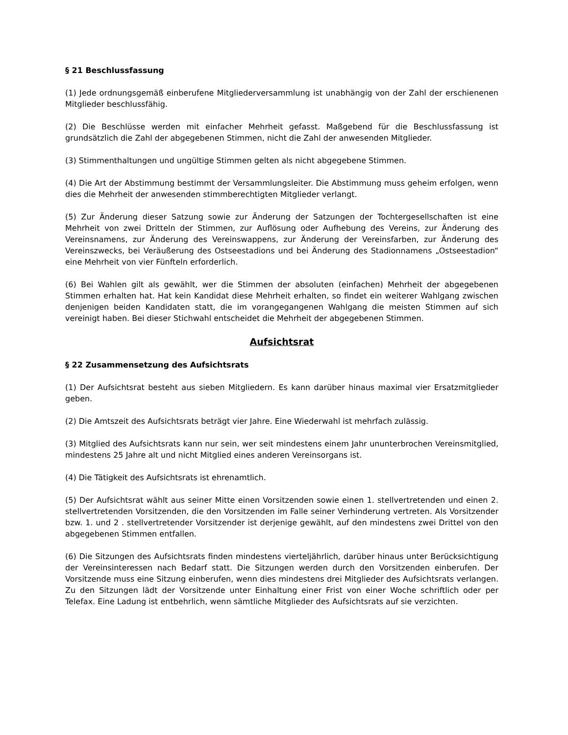§ 21 Beschlussfassung
(1) Jede ordnungsgemäß einberufene Mitgliederversammlung ist unabhängig von der Zahl der erschienenen Mitglieder beschlussfähig.
(2) Die Beschlüsse werden mit einfacher Mehrheit gefasst. Maßgebend für die Beschlussfassung ist grundsätzlich die Zahl der abgegebenen Stimmen, nicht die Zahl der anwesenden Mitglieder.
(3) Stimmenthaltungen und ungültige Stimmen gelten als nicht abgegebene Stimmen.
(4) Die Art der Abstimmung bestimmt der Versammlungsleiter. Die Abstimmung muss geheim erfolgen, wenn dies die Mehrheit der anwesenden stimmberechtigten Mitglieder verlangt.
(5) Zur Änderung dieser Satzung sowie zur Änderung der Satzungen der Tochtergesellschaften ist eine Mehrheit von zwei Dritteln der Stimmen, zur Auflösung oder Aufhebung des Vereins, zur Änderung des Vereinsnamens, zur Änderung des Vereinswappens, zur Änderung der Vereinsfarben, zur Änderung des Vereinszwecks, bei Veräußerung des Ostseestadions und bei Änderung des Stadionnamens „Ostseestadion“ eine Mehrheit von vier Fünfteln erforderlich.
(6) Bei Wahlen gilt als gewählt, wer die Stimmen der absoluten (einfachen) Mehrheit der abgegebenen Stimmen erhalten hat. Hat kein Kandidat diese Mehrheit erhalten, so findet ein weiterer Wahlgang zwischen denjenigen beiden Kandidaten statt, die im vorangegangenen Wahlgang die meisten Stimmen auf sich vereinigt haben. Bei dieser Stichwahl entscheidet die Mehrheit der abgegebenen Stimmen.
Aufsichtsrat
§ 22 Zusammensetzung des Aufsichtsrats
(1) Der Aufsichtsrat besteht aus sieben Mitgliedern. Es kann darüber hinaus maximal vier Ersatzmitglieder geben.
(2) Die Amtszeit des Aufsichtsrats beträgt vier Jahre. Eine Wiederwahl ist mehrfach zulässig.
(3) Mitglied des Aufsichtsrats kann nur sein, wer seit mindestens einem Jahr ununterbrochen Vereinsmitglied, mindestens 25 Jahre alt und nicht Mitglied eines anderen Vereinsorgans ist.
(4) Die Tätigkeit des Aufsichtsrats ist ehrenamtlich.
(5) Der Aufsichtsrat wählt aus seiner Mitte einen Vorsitzenden sowie einen 1. stellvertretenden und einen 2. stellvertretenden Vorsitzenden, die den Vorsitzenden im Falle seiner Verhinderung vertreten. Als Vorsitzender bzw. 1. und 2 . stellvertretender Vorsitzender ist derjenige gewählt, auf den mindestens zwei Drittel von den abgegebenen Stimmen entfallen.
(6) Die Sitzungen des Aufsichtsrats finden mindestens vierteljährlich, darüber hinaus unter Berücksichtigung der Vereinsinteressen nach Bedarf statt. Die Sitzungen werden durch den Vorsitzenden einberufen. Der Vorsitzende muss eine Sitzung einberufen, wenn dies mindestens drei Mitglieder des Aufsichtsrats verlangen. Zu den Sitzungen lädt der Vorsitzende unter Einhaltung einer Frist von einer Woche schriftlich oder per Telefax. Eine Ladung ist entbehrlich, wenn sämtliche Mitglieder des Aufsichtsrats auf sie verzichten.